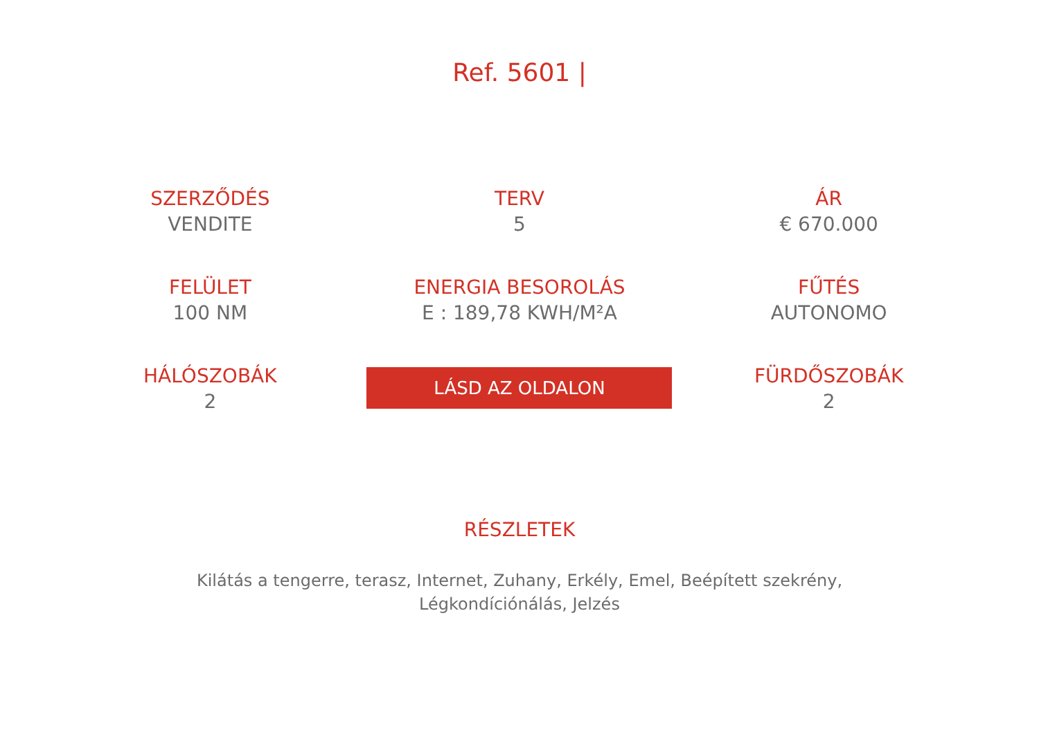Ref. 5601 |
SZERZŐDÉS
VENDITE
TERV
5
ÁR
€ 670.000
FELÜLET
100 NM
ENERGIA BESOROLÁS
E : 189,78 KWH/M²A
FŰTÉS
AUTONOMO
HÁLÓSZOBÁK
2
LÁSD AZ OLDALON
FÜRDŐSZOBÁK
2
RÉSZLETEK
Kilátás a tengerre, terasz, Internet, Zuhany, Erkély, Emel, Beépített szekrény, Légkondíciónálás, Jelzés